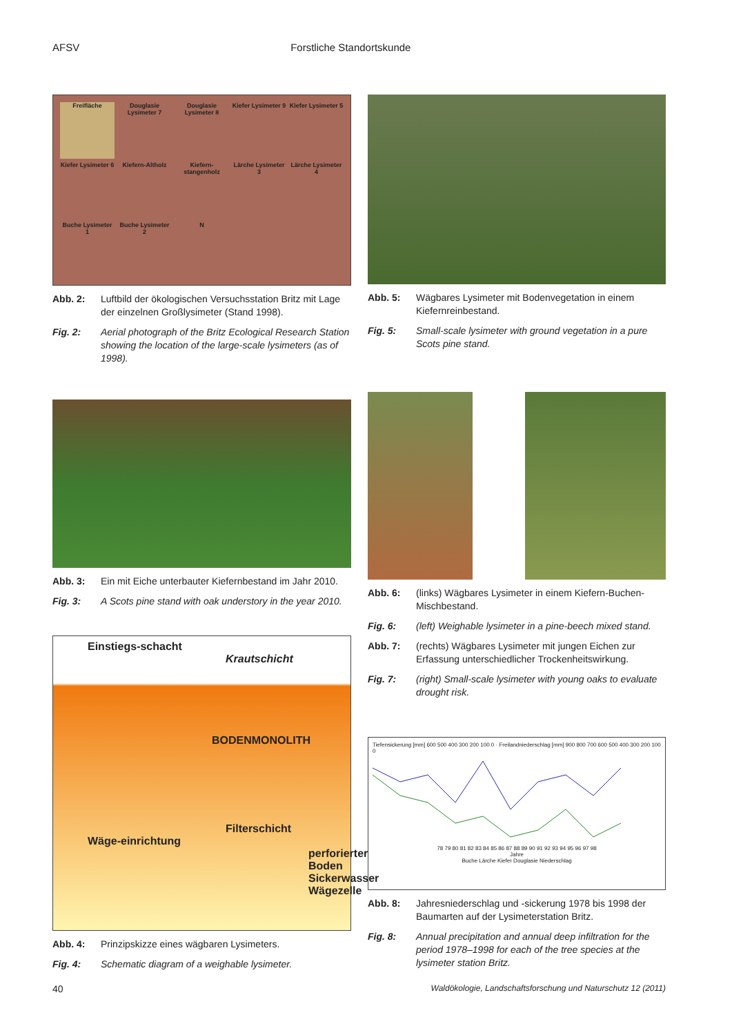AFSV Forstliche Standortskunde
Freifläche
Douglasie Lysimeter 7
Douglasie Lysimeter 8
Kiefer Lysimeter 9
Kiefer Lysimeter 5
Kiefer Lysimeter 6
Kiefern-Altholz
Kiefern-stangenholz
Lärche Lysimeter 3
Lärche Lysimeter 4
Buche Lysimeter 1
Buche Lysimeter 2
N
Abb. 2: Luftbild der ökologischen Versuchsstation Britz mit Lage der einzelnen Großlysimeter (Stand 1998).
Fig. 2: Aerial photograph of the Britz Ecological Research Station showing the location of the large-scale lysimeters (as of 1998).
Abb. 3: Ein mit Eiche unterbauter Kiefernbestand im Jahr 2010.
Fig. 3: A Scots pine stand with oak understory in the year 2010.
Einstiegs-schacht
Krautschicht
BODENMONOLITH
Filterschicht
Wäge-einrichtung
perforierter Boden
Sickerwasser Wägezelle
Abb. 4: Prinzipskizze eines wägbaren Lysimeters.
Fig. 4: Schematic diagram of a weighable lysimeter.
Abb. 5: Wägbares Lysimeter mit Bodenvegetation in einem Kiefernreinbestand.
Fig. 5: Small-scale lysimeter with ground vegetation in a pure Scots pine stand.
Abb. 6: (links) Wägbares Lysimeter in einem Kiefern-Buchen-Mischbestand.
Fig. 6: (left) Weighable lysimeter in a pine-beech mixed stand.
Abb. 7: (rechts) Wägbares Lysimeter mit jungen Eichen zur Erfassung unterschiedlicher Trockenheitswirkung.
Fig. 7: (right) Small-scale lysimeter with young oaks to evaluate drought risk.
Tiefensickerung [mm] 600 500 400 300 200 100 0 · Freilandniederschlag [mm] 900 800 700 600 500 400 300 200 100 0
78 79 80 81 82 83 84 85 86 87 88 89 90 91 92 93 94 95 96 97 98
Jahre
Buche Lärche Kiefer Douglasie Niederschlag
Abb. 8: Jahresniederschlag und -sickerung 1978 bis 1998 der Baumarten auf der Lysimeterstation Britz.
Fig. 8: Annual precipitation and annual deep infiltration for the period 1978–1998 for each of the tree species at the lysimeter station Britz.
40 Waldökologie, Landschaftsforschung und Naturschutz 12 (2011)